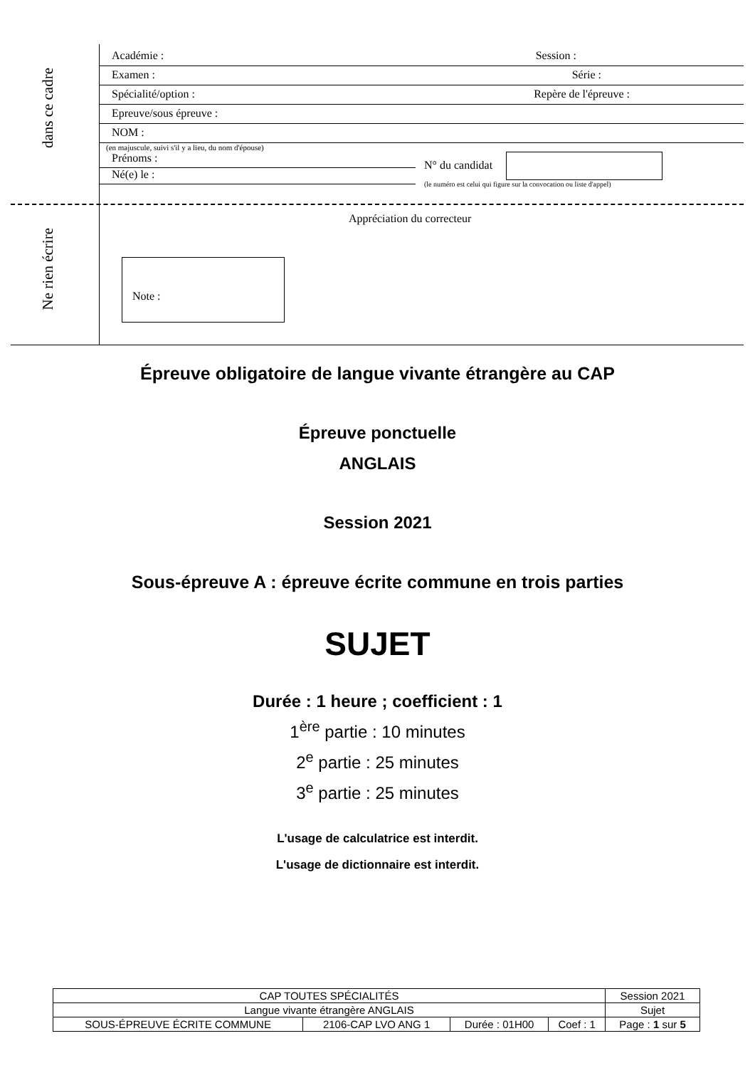dans ce cadre
Ne rien écrire
Académie : Session :
Examen : Série :
Spécialité/option : Repère de l'épreuve :
Epreuve/sous épreuve :
NOM :
(en majuscule, suivi s'il y a lieu, du nom d'épouse)
Prénoms :
Né(e) le :
N° du candidat
(le numéro est celui qui figure sur la convocation ou liste d'appel)
Appréciation du correcteur
Note :
Épreuve obligatoire de langue vivante étrangère au CAP
Épreuve ponctuelle
ANGLAIS
Session 2021
Sous-épreuve A : épreuve écrite commune en trois parties
SUJET
Durée : 1 heure ; coefficient : 1
1<sup>ère</sup> partie : 10 minutes
2<sup>e</sup> partie : 25 minutes
3<sup>e</sup> partie : 25 minutes
L'usage de calculatrice est interdit.
L'usage de dictionnaire est interdit.
| CAP TOUTES SPÉCIALITÉS | | | | Session 2021 |
| Langue vivante étrangère ANGLAIS | | | | Sujet |
| SOUS-ÉPREUVE ÉCRITE COMMUNE | 2106-CAP LVO ANG 1 | Durée : 01H00 | Coef : 1 | Page : 1 sur 5 |